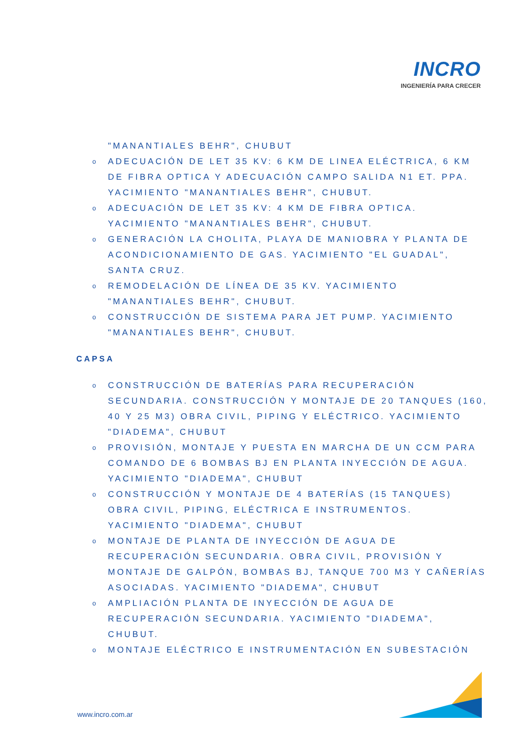INCRO
INGENIERÍA PARA CRECER
"MANANTIALES BEHR", CHUBUT
o ADECUACIÓN DE LET 35 KV: 6 KM DE LINEA ELÉCTRICA, 6 KM DE FIBRA OPTICA Y ADECUACIÓN CAMPO SALIDA N1 ET. PPA. YACIMIENTO "MANANTIALES BEHR", CHUBUT.
o ADECUACIÓN DE LET 35 KV: 4 KM DE FIBRA OPTICA. YACIMIENTO "MANANTIALES BEHR", CHUBUT.
o GENERACIÓN LA CHOLITA, PLAYA DE MANIOBRA Y PLANTA DE ACONDICIONAMIENTO DE GAS. YACIMIENTO "EL GUADAL", SANTA CRUZ.
o REMODELACIÓN DE LÍNEA DE 35 KV. YACIMIENTO "MANANTIALES BEHR", CHUBUT.
o CONSTRUCCIÓN DE SISTEMA PARA JET PUMP. YACIMIENTO "MANANTIALES BEHR", CHUBUT.
CAPSA
o CONSTRUCCIÓN DE BATERÍAS PARA RECUPERACIÓN SECUNDARIA. CONSTRUCCIÓN Y MONTAJE DE 20 TANQUES (160, 40 Y 25 M3) OBRA CIVIL, PIPING Y ELÉCTRICO. YACIMIENTO "DIADEMA", CHUBUT
o PROVISIÓN, MONTAJE Y PUESTA EN MARCHA DE UN CCM PARA COMANDO DE 6 BOMBAS BJ EN PLANTA INYECCIÓN DE AGUA. YACIMIENTO "DIADEMA", CHUBUT
o CONSTRUCCIÓN Y MONTAJE DE 4 BATERÍAS (15 TANQUES) OBRA CIVIL, PIPING, ELÉCTRICA E INSTRUMENTOS. YACIMIENTO "DIADEMA", CHUBUT
o MONTAJE DE PLANTA DE INYECCIÓN DE AGUA DE RECUPERACIÓN SECUNDARIA. OBRA CIVIL, PROVISIÓN Y MONTAJE DE GALPÓN, BOMBAS BJ, TANQUE 700 M3 Y CAÑERÍAS ASOCIADAS. YACIMIENTO "DIADEMA", CHUBUT
o AMPLIACIÓN PLANTA DE INYECCIÓN DE AGUA DE RECUPERACIÓN SECUNDARIA. YACIMIENTO "DIADEMA", CHUBUT.
o MONTAJE ELÉCTRICO E INSTRUMENTACIÓN EN SUBESTACIÓN
www.incro.com.ar